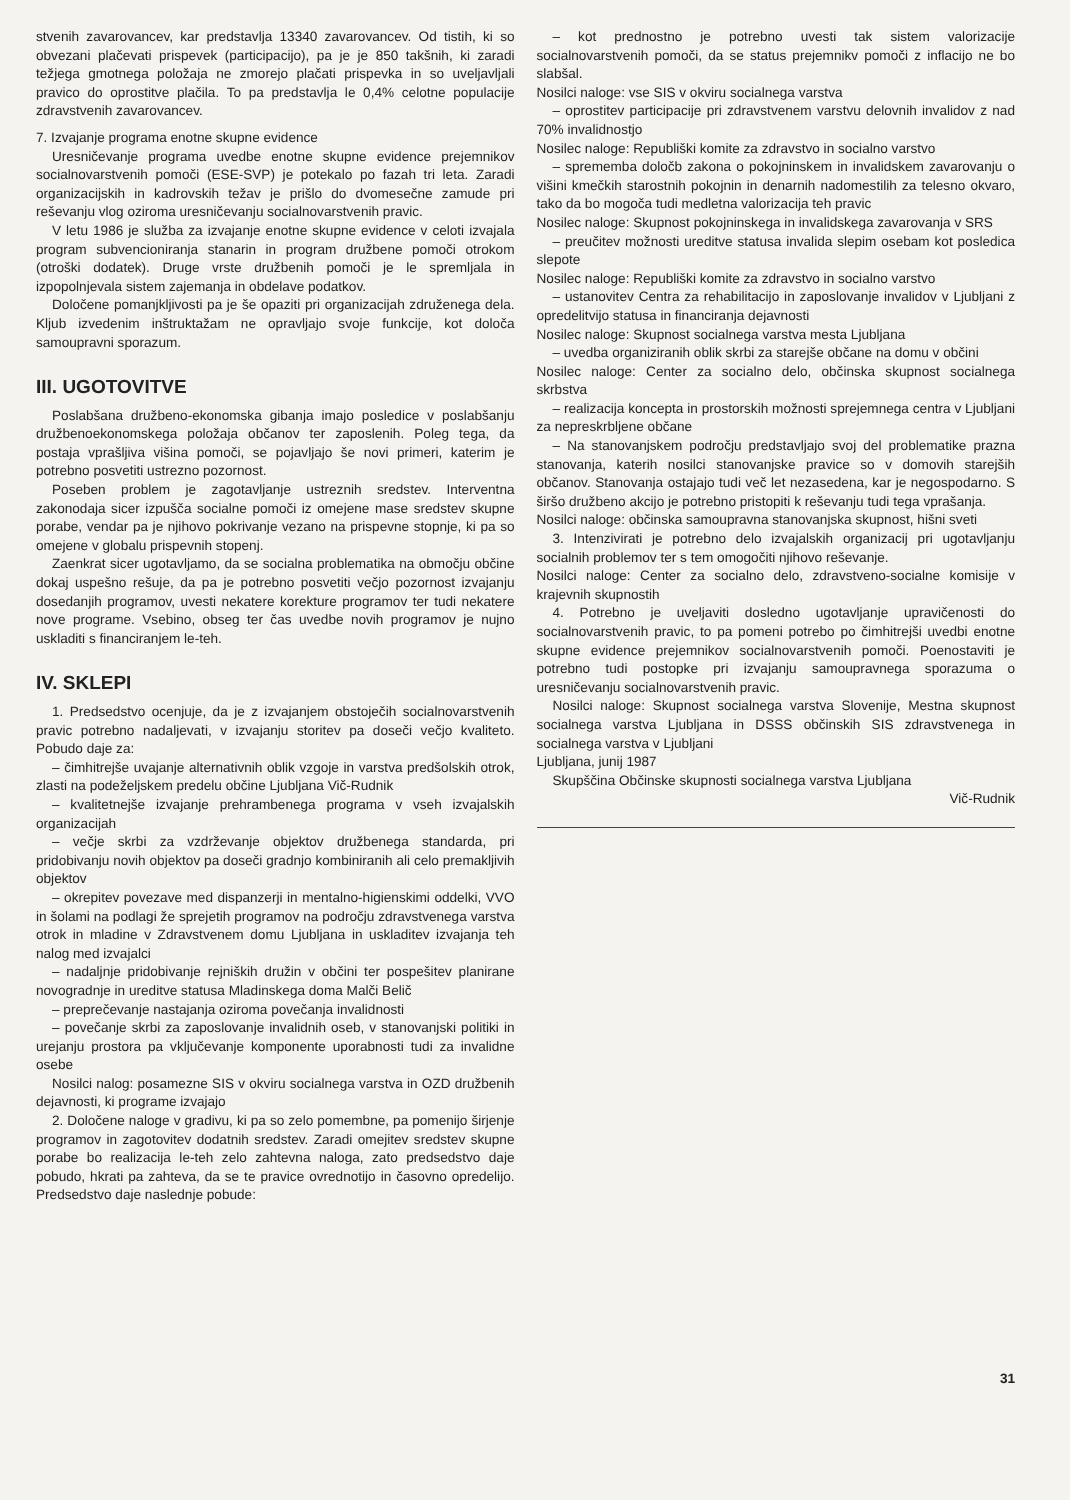stvenih zavarovancev, kar predstavlja 13340 zavarovancev. Od tistih, ki so obvezani plačevati prispevek (participacijo), pa je je 850 takšnih, ki zaradi težjega gmotnega položaja ne zmorejo plačati prispevka in so uveljavljali pravico do oprostitve plačila. To pa predstavlja le 0,4% celotne populacije zdravstvenih zavarovancev.
7. Izvajanje programa enotne skupne evidence
Uresničevanje programa uvedbe enotne skupne evidence prejemnikov socialnovarstvenih pomoči (ESE-SVP) je potekalo po fazah tri leta. Zaradi organizacijskih in kadrovskih težav je prišlo do dvomesečne zamude pri reševanju vlog oziroma uresničevanju socialnovarstvenih pravic.
V letu 1986 je služba za izvajanje enotne skupne evidence v celoti izvajala program subvencioniranja stanarin in program družbene pomoči otrokom (otroški dodatek). Druge vrste družbenih pomoči je le spremljala in izpopolnjevala sistem zajemanja in obdelave podatkov.
Določene pomanjkljivosti pa je še opaziti pri organizacijah združenega dela. Kljub izvedenim inštruktažam ne opravljajo svoje funkcije, kot določa samoupravni sporazum.
III. UGOTOVITVE
Poslabšana družbeno-ekonomska gibanja imajo posledice v poslabšanju družbenoekonomskega položaja občanov ter zaposlenih. Poleg tega, da postaja vprašljiva višina pomoči, se pojavljajo še novi primeri, katerim je potrebno posvetiti ustrezno pozornost.
Poseben problem je zagotavljanje ustreznih sredstev. Interventna zakonodaja sicer izpušča socialne pomoči iz omejene mase sredstev skupne porabe, vendar pa je njihovo pokrivanje vezano na prispevne stopnje, ki pa so omejene v globalu prispevnih stopenj.
Zaenkrat sicer ugotavljamo, da se socialna problematika na območju občine dokaj uspešno rešuje, da pa je potrebno posvetiti večjo pozornost izvajanju dosedanjih programov, uvesti nekatere korekture programov ter tudi nekatere nove programe. Vsebino, obseg ter čas uvedbe novih programov je nujno uskladiti s financiranjem le-teh.
IV. SKLEPI
1. Predsedstvo ocenjuje, da je z izvajanjem obstoječih socialnovarstvenih pravic potrebno nadaljevati, v izvajanju storitev pa doseči večjo kvaliteto. Pobudo daje za:
– čimhitrejše uvajanje alternativnih oblik vzgoje in varstva predšolskih otrok, zlasti na podeželjskem predelu občine Ljubljana Vič-Rudnik
– kvalitetnejše izvajanje prehrambenega programa v vseh izvajalskih organizacijah
– večje skrbi za vzdrževanje objektov družbenega standarda, pri pridobivanju novih objektov pa doseči gradnjo kombiniranih ali celo premakljivih objektov
– okrepitev povezave med dispanzerji in mentalno-higienskimi oddelki, VVO in šolami na podlagi že sprejetih programov na področju zdravstvenega varstva otrok in mladine v Zdravstvenem domu Ljubljana in uskladitev izvajanja teh nalog med izvajalci
– nadaljnje pridobivanje rejniških družin v občini ter pospešitev planirane novogradnje in ureditve statusa Mladinskega doma Malči Belič
– preprečevanje nastajanja oziroma povečanja invalidnosti
– povečanje skrbi za zaposlovanje invalidnih oseb, v stanovanjski politiki in urejanju prostora pa vključevanje komponente uporabnosti tudi za invalidne osebe
Nosilci nalog: posamezne SIS v okviru socialnega varstva in OZD družbenih dejavnosti, ki programe izvajajo
2. Določene naloge v gradivu, ki pa so zelo pomembne, pa pomenijo širjenje programov in zagotovitev dodatnih sredstev. Zaradi omejitev sredstev skupne porabe bo realizacija le-teh zelo zahtevna naloga, zato predsedstvo daje pobudo, hkrati pa zahteva, da se te pravice ovrednotijo in časovno opredelijo. Predsedstvo daje naslednje pobude:
– kot prednostno je potrebno uvesti tak sistem valorizacije socialnovarstvenih pomoči, da se status prejemnikv pomoči z inflacijo ne bo slabšal.
Nosilci naloge: vse SIS v okviru socialnega varstva
– oprostitev participacije pri zdravstvenem varstvu delovnih invalidov z nad 70% invalidnostjo
Nosilec naloge: Republiški komite za zdravstvo in socialno varstvo
– sprememba določb zakona o pokojninskem in invalidskem zavarovanju o višini kmečkih starostnih pokojnin in denarnih nadomestilih za telesno okvaro, tako da bo mogoča tudi medletna valorizacija teh pravic
Nosilec naloge: Skupnost pokojninskega in invalidskega zavarovanja v SRS
– preučitev možnosti ureditve statusa invalida slepim osebam kot posledica slepote
Nosilec naloge: Republiški komite za zdravstvo in socialno varstvo
– ustanovitev Centra za rehabilitacijo in zaposlovanje invalidov v Ljubljani z opredelitvijo statusa in financiranja dejavnosti
Nosilec naloge: Skupnost socialnega varstva mesta Ljubljana
– uvedba organiziranih oblik skrbi za starejše občane na domu v občini
Nosilec naloge: Center za socialno delo, občinska skupnost socialnega skrbstva
– realizacija koncepta in prostorskih možnosti sprejemnega centra v Ljubljani za nepreskrbljene občane
– Na stanovanjskem področju predstavljajo svoj del problematike prazna stanovanja, katerih nosilci stanovanjske pravice so v domovih starejših občanov. Stanovanja ostajajo tudi več let nezasedena, kar je negospodarno. S širšo družbeno akcijo je potrebno pristopiti k reševanju tudi tega vprašanja.
Nosilci naloge: občinska samoupravna stanovanjska skupnost, hišni sveti
3. Intenzivirati je potrebno delo izvajalskih organizacij pri ugotavljanju socialnih problemov ter s tem omogočiti njihovo reševanje.
Nosilci naloge: Center za socialno delo, zdravstveno-socialne komisije v krajevnih skupnostih
4. Potrebno je uveljaviti dosledno ugotavljanje upravičenosti do socialnovarstvenih pravic, to pa pomeni potrebo po čimhitrejši uvedbi enotne skupne evidence prejemnikov socialnovarstvenih pomoči. Poenostaviti je potrebno tudi postopke pri izvajanju samoupravnega sporazuma o uresničevanju socialnovarstvenih pravic.
Nosilci naloge: Skupnost socialnega varstva Slovenije, Mestna skupnost socialnega varstva Ljubljana in DSSS občinskih SIS zdravstvenega in socialnega varstva v Ljubljani
Ljubljana, junij 1987
Skupščina Občinske skupnosti socialnega varstva Ljubljana
Vič-Rudnik
31